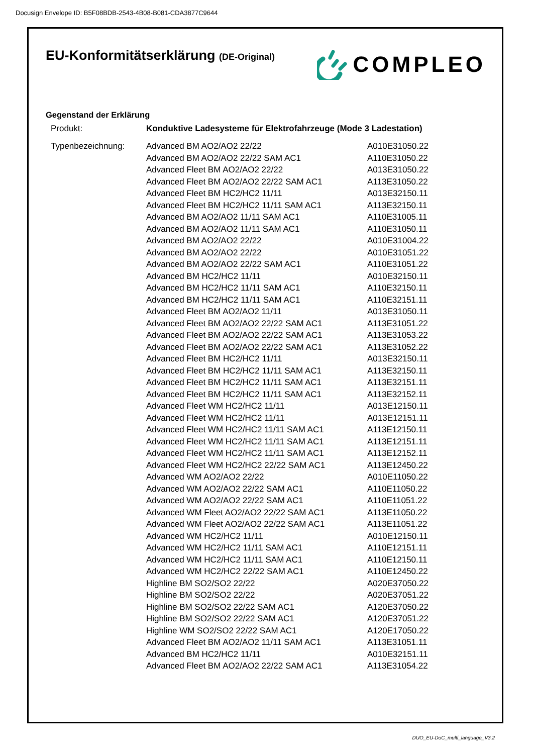Docusign Envelope ID: B5F08BDB-2543-4B08-B081-CDA3877C9644
EU-Konformitätserklärung (DE-Original)
COMPLEO
Gegenstand der Erklärung
| Produkt: | Konduktive Ladesysteme für Elektrofahrzeuge (Mode 3 Ladestation) | |
| Typenbezeichnung: | Advanced BM AO2/AO2 22/22 | A010E31050.22 |
| | Advanced BM AO2/AO2 22/22 SAM AC1 | A110E31050.22 |
| | Advanced Fleet BM AO2/AO2 22/22 | A013E31050.22 |
| | Advanced Fleet BM AO2/AO2 22/22 SAM AC1 | A113E31050.22 |
| | Advanced Fleet BM HC2/HC2 11/11 | A013E32150.11 |
| | Advanced Fleet BM HC2/HC2 11/11 SAM AC1 | A113E32150.11 |
| | Advanced BM AO2/AO2 11/11 SAM AC1 | A110E31005.11 |
| | Advanced BM AO2/AO2 11/11 SAM AC1 | A110E31050.11 |
| | Advanced BM AO2/AO2 22/22 | A010E31004.22 |
| | Advanced BM AO2/AO2 22/22 | A010E31051.22 |
| | Advanced BM AO2/AO2 22/22 SAM AC1 | A110E31051.22 |
| | Advanced BM HC2/HC2 11/11 | A010E32150.11 |
| | Advanced BM HC2/HC2 11/11 SAM AC1 | A110E32150.11 |
| | Advanced BM HC2/HC2 11/11 SAM AC1 | A110E32151.11 |
| | Advanced Fleet BM AO2/AO2 11/11 | A013E31050.11 |
| | Advanced Fleet BM AO2/AO2 22/22 SAM AC1 | A113E31051.22 |
| | Advanced Fleet BM AO2/AO2 22/22 SAM AC1 | A113E31053.22 |
| | Advanced Fleet BM AO2/AO2 22/22 SAM AC1 | A113E31052.22 |
| | Advanced Fleet BM HC2/HC2 11/11 | A013E32150.11 |
| | Advanced Fleet BM HC2/HC2 11/11 SAM AC1 | A113E32150.11 |
| | Advanced Fleet BM HC2/HC2 11/11 SAM AC1 | A113E32151.11 |
| | Advanced Fleet BM HC2/HC2 11/11 SAM AC1 | A113E32152.11 |
| | Advanced Fleet WM HC2/HC2 11/11 | A013E12150.11 |
| | Advanced Fleet WM HC2/HC2 11/11 | A013E12151.11 |
| | Advanced Fleet WM HC2/HC2 11/11 SAM AC1 | A113E12150.11 |
| | Advanced Fleet WM HC2/HC2 11/11 SAM AC1 | A113E12151.11 |
| | Advanced Fleet WM HC2/HC2 11/11 SAM AC1 | A113E12152.11 |
| | Advanced Fleet WM HC2/HC2 22/22 SAM AC1 | A113E12450.22 |
| | Advanced WM AO2/AO2 22/22 | A010E11050.22 |
| | Advanced WM AO2/AO2 22/22 SAM AC1 | A110E11050.22 |
| | Advanced WM AO2/AO2 22/22 SAM AC1 | A110E11051.22 |
| | Advanced WM Fleet AO2/AO2 22/22 SAM AC1 | A113E11050.22 |
| | Advanced WM Fleet AO2/AO2 22/22 SAM AC1 | A113E11051.22 |
| | Advanced WM HC2/HC2 11/11 | A010E12150.11 |
| | Advanced WM HC2/HC2 11/11 SAM AC1 | A110E12151.11 |
| | Advanced WM HC2/HC2 11/11 SAM AC1 | A110E12150.11 |
| | Advanced WM HC2/HC2 22/22 SAM AC1 | A110E12450.22 |
| | Highline BM SO2/SO2 22/22 | A020E37050.22 |
| | Highline BM SO2/SO2 22/22 | A020E37051.22 |
| | Highline BM SO2/SO2 22/22 SAM AC1 | A120E37050.22 |
| | Highline BM SO2/SO2 22/22 SAM AC1 | A120E37051.22 |
| | Highline WM SO2/SO2 22/22 SAM AC1 | A120E17050.22 |
| | Advanced Fleet BM AO2/AO2 11/11 SAM AC1 | A113E31051.11 |
| | Advanced BM HC2/HC2 11/11 | A010E32151.11 |
| | Advanced Fleet BM AO2/AO2 22/22 SAM AC1 | A113E31054.22 |
DUO_EU-DoC_multi_language_V3.2